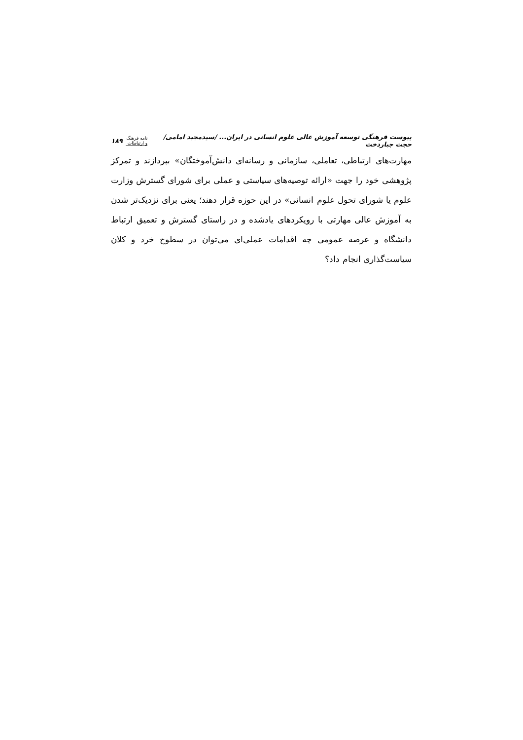پیوست فرهنگی توسعه آموزش عالی علوم انسانی در ایران... /سیدمجید امامی/حجت جباردخت نامه فرهنگ و ارتباطات ۱۸۹
مهارت‌های ارتباطی، تعاملی، سازمانی و رسانه‌ای دانش‌آموختگان» بپردازند و تمرکز پژوهشی خود را جهت «ارائه توصیه‌های سیاستی و عملی برای شورای گسترش وزارت علوم یا شورای تحول علوم انسانی» در این حوزه قرار دهند؛ یعنی برای نزدیک‌تر شدن به آموزش عالی مهارتی با رویکردهای یادشده و در راستای گسترش و تعمیق ارتباط دانشگاه و عرصه عمومی چه اقدامات عملی‌ای می‌توان در سطوح خرد و کلان سیاست‌گذاری انجام داد؟